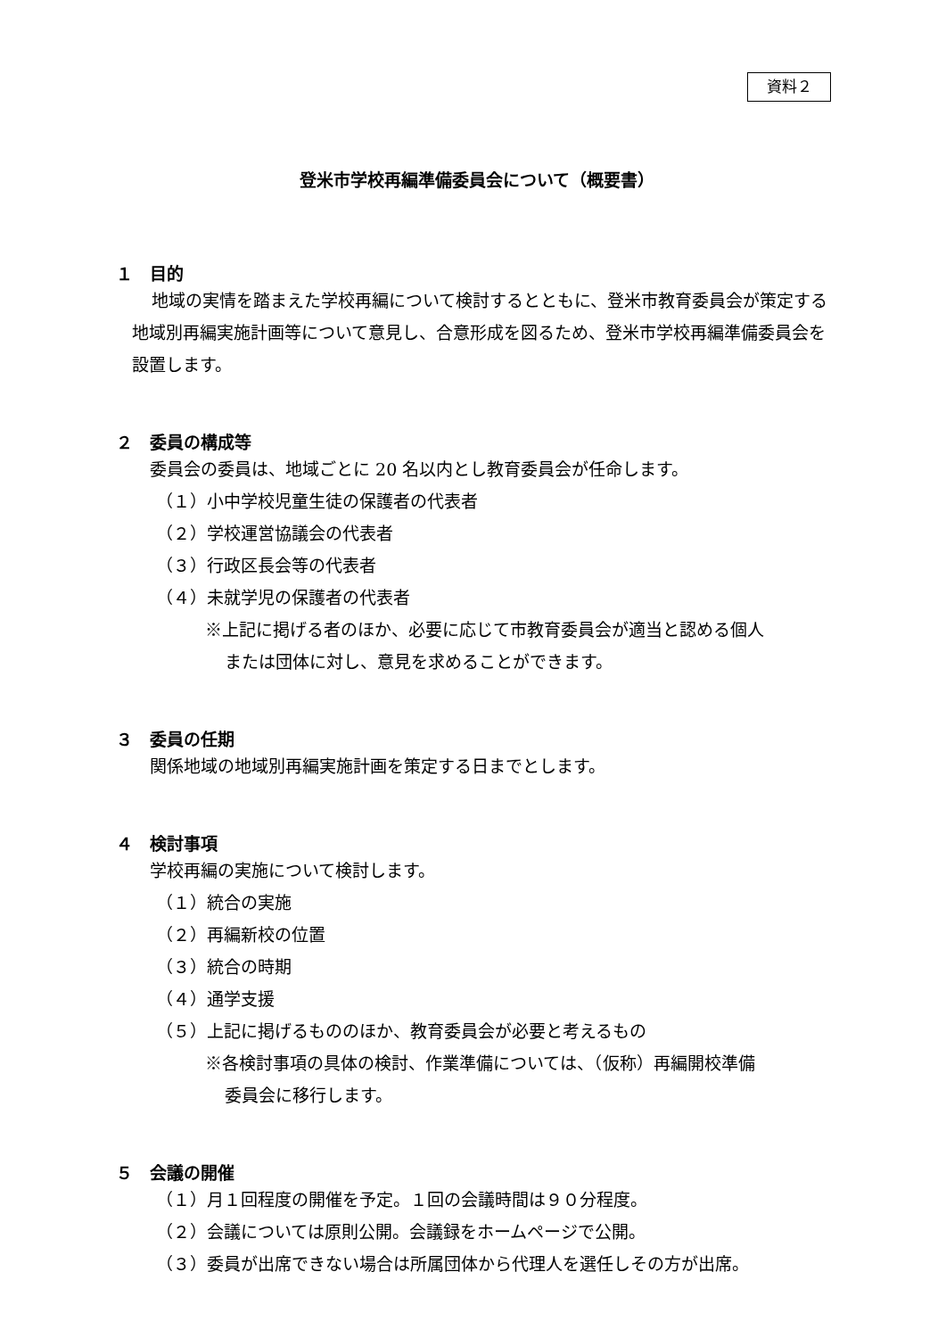資料２
登米市学校再編準備委員会について（概要書）
１　目的
地域の実情を踏まえた学校再編について検討するとともに、登米市教育委員会が策定する地域別再編実施計画等について意見し、合意形成を図るため、登米市学校再編準備委員会を設置します。
２　委員の構成等
委員会の委員は、地域ごとに 20 名以内とし教育委員会が任命します。
（１）小中学校児童生徒の保護者の代表者
（２）学校運営協議会の代表者
（３）行政区長会等の代表者
（４）未就学児の保護者の代表者
※上記に掲げる者のほか、必要に応じて市教育委員会が適当と認める個人
または団体に対し、意見を求めることができます。
３　委員の任期
関係地域の地域別再編実施計画を策定する日までとします。
４　検討事項
学校再編の実施について検討します。
（１）統合の実施
（２）再編新校の位置
（３）統合の時期
（４）通学支援
（５）上記に掲げるもののほか、教育委員会が必要と考えるもの
※各検討事項の具体の検討、作業準備については、（仮称）再編開校準備
委員会に移行します。
５　会議の開催
（１）月１回程度の開催を予定。１回の会議時間は９０分程度。
（２）会議については原則公開。会議録をホームページで公開。
（３）委員が出席できない場合は所属団体から代理人を選任しその方が出席。